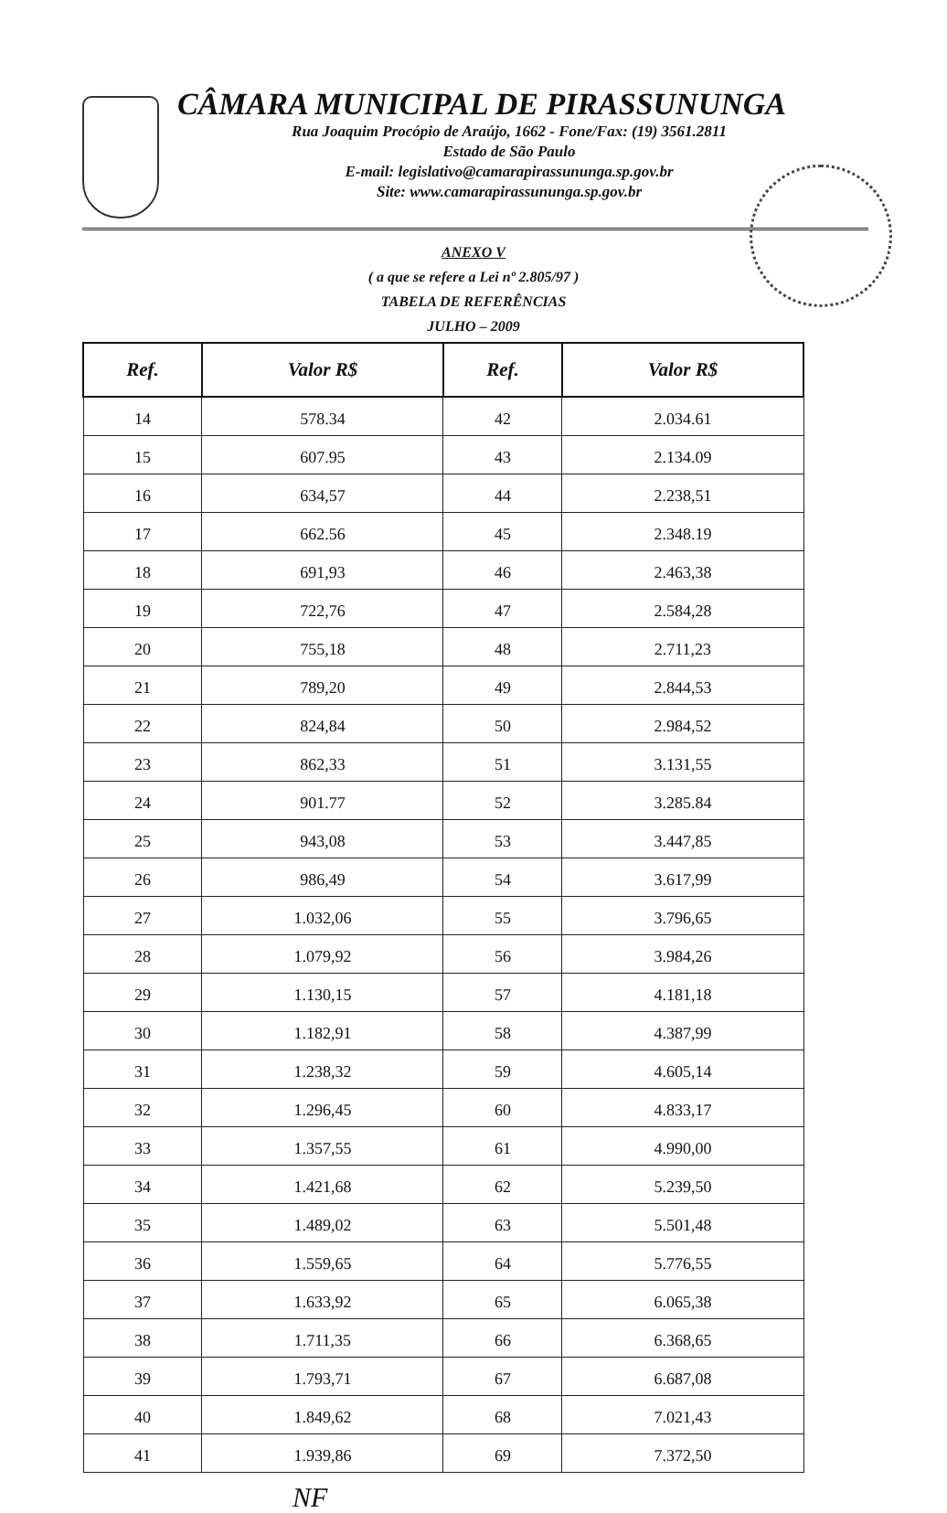CÂMARA MUNICIPAL DE PIRASSUNUNGA
Rua Joaquim Procópio de Araújo, 1662 - Fone/Fax: (19) 3561.2811
Estado de São Paulo
E-mail: legislativo@camarapirassununga.sp.gov.br
Site: www.camarapirassununga.sp.gov.br
ANEXO V
( a que se refere a Lei nº 2.805/97 )
TABELA DE REFERÊNCIAS
JULHO – 2009
| Ref. | Valor R$ | Ref. | Valor R$ |
| --- | --- | --- | --- |
| 14 | 578.34 | 42 | 2.034.61 |
| 15 | 607.95 | 43 | 2.134.09 |
| 16 | 634,57 | 44 | 2.238,51 |
| 17 | 662.56 | 45 | 2.348.19 |
| 18 | 691,93 | 46 | 2.463,38 |
| 19 | 722,76 | 47 | 2.584,28 |
| 20 | 755,18 | 48 | 2.711,23 |
| 21 | 789,20 | 49 | 2.844,53 |
| 22 | 824,84 | 50 | 2.984,52 |
| 23 | 862,33 | 51 | 3.131,55 |
| 24 | 901.77 | 52 | 3.285.84 |
| 25 | 943,08 | 53 | 3.447,85 |
| 26 | 986,49 | 54 | 3.617,99 |
| 27 | 1.032,06 | 55 | 3.796,65 |
| 28 | 1.079,92 | 56 | 3.984,26 |
| 29 | 1.130,15 | 57 | 4.181,18 |
| 30 | 1.182,91 | 58 | 4.387,99 |
| 31 | 1.238,32 | 59 | 4.605,14 |
| 32 | 1.296,45 | 60 | 4.833,17 |
| 33 | 1.357,55 | 61 | 4.990,00 |
| 34 | 1.421,68 | 62 | 5.239,50 |
| 35 | 1.489,02 | 63 | 5.501,48 |
| 36 | 1.559,65 | 64 | 5.776,55 |
| 37 | 1.633,92 | 65 | 6.065,38 |
| 38 | 1.711,35 | 66 | 6.368,65 |
| 39 | 1.793,71 | 67 | 6.687,08 |
| 40 | 1.849,62 | 68 | 7.021,43 |
| 41 | 1.939,86 | 69 | 7.372,50 |
NF